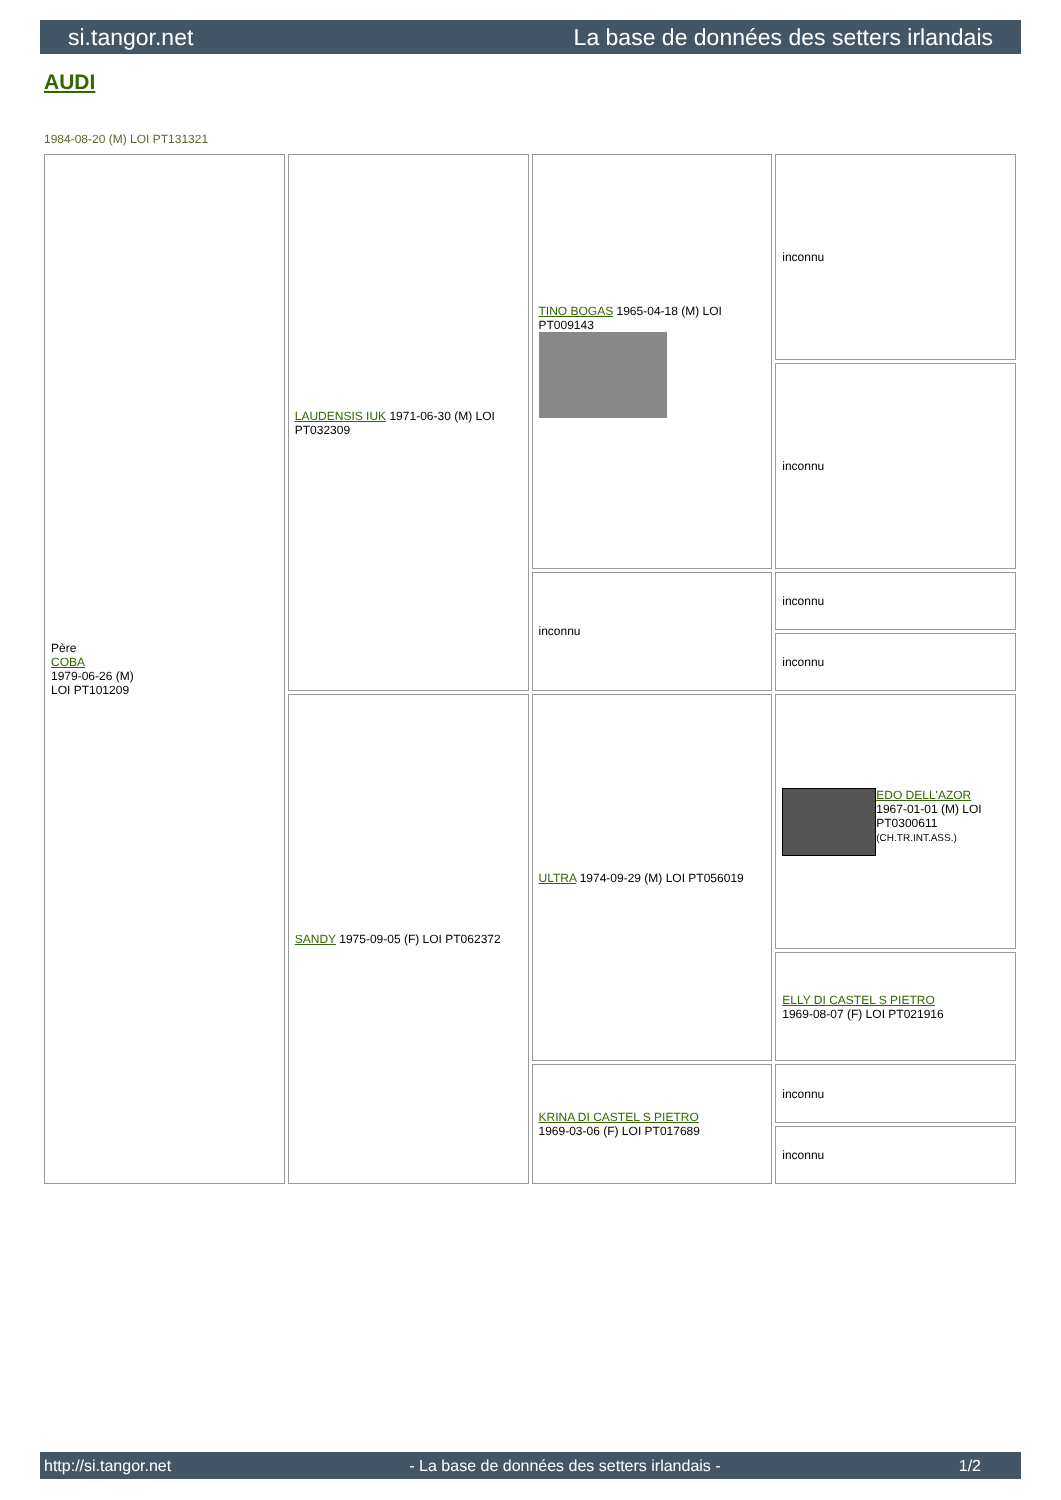si.tangor.net La base de données des setters irlandais
AUDI
1984-08-20 (M) LOI PT131321
| Père COBA 1979-06-26 (M) LOI PT101209 | LAUDENSIS IUK 1971-06-30 (M) LOI PT032309 | TINO BOGAS 1965-04-18 (M) LOI PT009143 | inconnu |
| | | | inconnu |
| | | inconnu | inconnu |
| | | | inconnu |
| | SANDY 1975-09-05 (F) LOI PT062372 | ULTRA 1974-09-29 (M) LOI PT056019 | EDO DELL'AZOR 1967-01-01 (M) LOI PT0300611 (CH.TR.INT.ASS.) |
| | | | ELLY DI CASTEL S PIETRO 1969-08-07 (F) LOI PT021916 |
| | | KRINA DI CASTEL S PIETRO 1969-03-06 (F) LOI PT017689 | inconnu |
| | | | inconnu |
http://si.tangor.net - La base de données des setters irlandais - 1/2